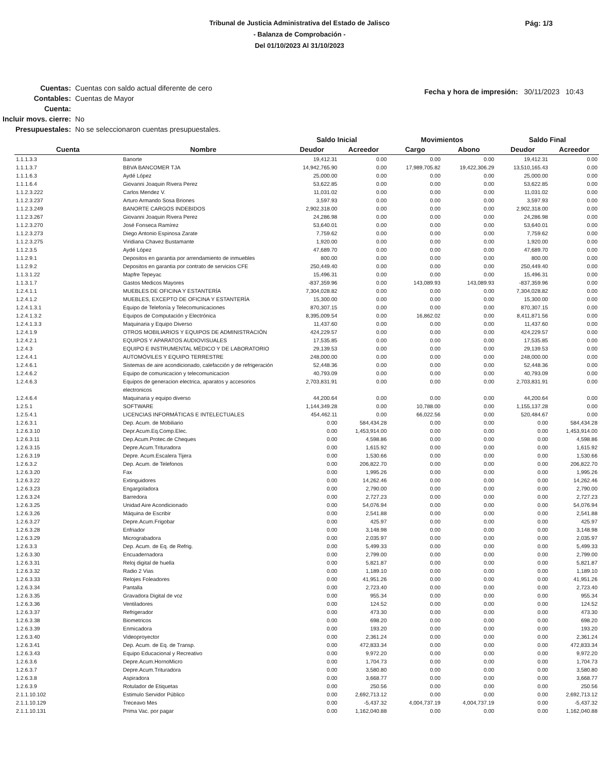Tribunal de Justicia Administrativa del Estado de Jalisco
- Balanza de Comprobación -
Del 01/10/2023 Al 31/10/2023
Pág: 1/3
| Cuentas: | Cuentas con saldo actual diferente de cero |
| Contables: | Cuentas de Mayor |
| Cuenta: | |
| Incluir movs. cierre: | No |
| Presupuestales: | No se seleccionaron cuentas presupuestales. |
Fecha y hora de impresión: 30/11/2023 10:43
| | | Saldo Inicial | | Movimientos | | Saldo Final | |
| --- | --- | --- | --- | --- | --- | --- | --- |
| Cuenta | Nombre | Deudor | Acreedor | Cargo | Abono | Deudor | Acreedor |
| 1.1.1.3.3 | Banorte | 19,412.31 | 0.00 | 0.00 | 0.00 | 19,412.31 | 0.00 |
| 1.1.1.3.7 | BBVA BANCOMER TJA | 14,942,765.90 | 0.00 | 17,989,705.82 | 19,422,306.29 | 13,510,165.43 | 0.00 |
| 1.1.1.6.3 | Aydé López | 25,000.00 | 0.00 | 0.00 | 0.00 | 25,000.00 | 0.00 |
| 1.1.1.6.4 | Giovanni Joaquin Rivera Perez | 53,622.85 | 0.00 | 0.00 | 0.00 | 53,622.85 | 0.00 |
| 1.1.2.3.222 | Carlos Mendez V. | 11,031.02 | 0.00 | 0.00 | 0.00 | 11,031.02 | 0.00 |
| 1.1.2.3.237 | Arturo Armando Sosa Briones | 3,597.93 | 0.00 | 0.00 | 0.00 | 3,597.93 | 0.00 |
| 1.1.2.3.249 | BANORTE CARGOS INDEBIDOS | 2,902,318.00 | 0.00 | 0.00 | 0.00 | 2,902,318.00 | 0.00 |
| 1.1.2.3.267 | Giovanni Joaquin Rivera Perez | 24,286.98 | 0.00 | 0.00 | 0.00 | 24,286.98 | 0.00 |
| 1.1.2.3.270 | José Fonseca Ramírez | 53,640.01 | 0.00 | 0.00 | 0.00 | 53,640.01 | 0.00 |
| 1.1.2.3.273 | Diego Antonio Espinosa Zarate | 7,759.62 | 0.00 | 0.00 | 0.00 | 7,759.62 | 0.00 |
| 1.1.2.3.275 | Viridiana Chavez Bustamante | 1,920.00 | 0.00 | 0.00 | 0.00 | 1,920.00 | 0.00 |
| 1.1.2.3.5 | Aydé López | 47,689.70 | 0.00 | 0.00 | 0.00 | 47,689.70 | 0.00 |
| 1.1.2.9.1 | Depositos en garantia por arrendamiento de inmuebles | 800.00 | 0.00 | 0.00 | 0.00 | 800.00 | 0.00 |
| 1.1.2.9.2 | Depositos en garantia por contrato de servicios CFE | 250,449.40 | 0.00 | 0.00 | 0.00 | 250,449.40 | 0.00 |
| 1.1.3.1.22 | Mapfre Tepeyac | 15,496.31 | 0.00 | 0.00 | 0.00 | 15,496.31 | 0.00 |
| 1.1.3.1.7 | Gastos Medicos Mayores | -837,359.96 | 0.00 | 143,089.93 | 143,089.93 | -837,359.96 | 0.00 |
| 1.2.4.1.1 | MUEBLES DE OFICINA Y ESTANTERÍA | 7,304,028.82 | 0.00 | 0.00 | 0.00 | 7,304,028.82 | 0.00 |
| 1.2.4.1.2 | MUEBLES, EXCEPTO DE OFICINA Y ESTANTERÍA | 15,300.00 | 0.00 | 0.00 | 0.00 | 15,300.00 | 0.00 |
| 1.2.4.1.3.1 | Equipo de Telefonía y Telecomunicaciones | 870,307.15 | 0.00 | 0.00 | 0.00 | 870,307.15 | 0.00 |
| 1.2.4.1.3.2 | Equipos de Computación y Electrónica | 8,395,009.54 | 0.00 | 16,862.02 | 0.00 | 8,411,871.56 | 0.00 |
| 1.2.4.1.3.3 | Maquinaria y Equipo Diverso | 11,437.60 | 0.00 | 0.00 | 0.00 | 11,437.60 | 0.00 |
| 1.2.4.1.9 | OTROS MOBILIARIOS Y EQUIPOS DE ADMINISTRACIÓN | 424,229.57 | 0.00 | 0.00 | 0.00 | 424,229.57 | 0.00 |
| 1.2.4.2.1 | EQUIPOS Y APARATOS AUDIOVISUALES | 17,535.85 | 0.00 | 0.00 | 0.00 | 17,535.85 | 0.00 |
| 1.2.4.3 | EQUIPO E INSTRUMENTAL MÉDICO Y DE LABORATORIO | 29,139.53 | 0.00 | 0.00 | 0.00 | 29,139.53 | 0.00 |
| 1.2.4.4.1 | AUTOMÓVILES Y EQUIPO TERRESTRE | 248,000.00 | 0.00 | 0.00 | 0.00 | 248,000.00 | 0.00 |
| 1.2.4.6.1 | Sistemas de aire acondicionado, calefacción y de refrigeración | 52,448.36 | 0.00 | 0.00 | 0.00 | 52,448.36 | 0.00 |
| 1.2.4.6.2 | Equipo de comunicacion y telecomunicacion | 40,793.09 | 0.00 | 0.00 | 0.00 | 40,793.09 | 0.00 |
| 1.2.4.6.3 | Equipos de generacion electrica, aparatos y accesorios electronicos | 2,703,831.91 | 0.00 | 0.00 | 0.00 | 2,703,831.91 | 0.00 |
| 1.2.4.6.4 | Maquinaria y equipo diverso | 44,200.64 | 0.00 | 0.00 | 0.00 | 44,200.64 | 0.00 |
| 1.2.5.1 | SOFTWARE | 1,144,349.28 | 0.00 | 10,788.00 | 0.00 | 1,155,137.28 | 0.00 |
| 1.2.5.4.1 | LICENCIAS INFORMÁTICAS E INTELECTUALES | 454,462.11 | 0.00 | 66,022.56 | 0.00 | 520,484.67 | 0.00 |
| 1.2.6.3.1 | Dep. Acum. de Mobiliario | 0.00 | 584,434.28 | 0.00 | 0.00 | 0.00 | 584,434.28 |
| 1.2.6.3.10 | Depr.Acum.Eq.Comp.Elec. | 0.00 | 1,453,914.00 | 0.00 | 0.00 | 0.00 | 1,453,914.00 |
| 1.2.6.3.11 | Dep.Acum.Protec.de Cheques | 0.00 | 4,598.86 | 0.00 | 0.00 | 0.00 | 4,598.86 |
| 1.2.6.3.15 | Depre.Acum.Trituradora | 0.00 | 1,615.92 | 0.00 | 0.00 | 0.00 | 1,615.92 |
| 1.2.6.3.19 | Depre. Acum.Escalera Tijera | 0.00 | 1,530.66 | 0.00 | 0.00 | 0.00 | 1,530.66 |
| 1.2.6.3.2 | Dep. Acum. de Telefonos | 0.00 | 206,822.70 | 0.00 | 0.00 | 0.00 | 206,822.70 |
| 1.2.6.3.20 | Fax | 0.00 | 1,995.26 | 0.00 | 0.00 | 0.00 | 1,995.26 |
| 1.2.6.3.22 | Extinguidores | 0.00 | 14,262.46 | 0.00 | 0.00 | 0.00 | 14,262.46 |
| 1.2.6.3.23 | Engargoladora | 0.00 | 2,790.00 | 0.00 | 0.00 | 0.00 | 2,790.00 |
| 1.2.6.3.24 | Barredora | 0.00 | 2,727.23 | 0.00 | 0.00 | 0.00 | 2,727.23 |
| 1.2.6.3.25 | Unidad Aire Acondicionado | 0.00 | 54,076.94 | 0.00 | 0.00 | 0.00 | 54,076.94 |
| 1.2.6.3.26 | Máquina de Escribir | 0.00 | 2,541.88 | 0.00 | 0.00 | 0.00 | 2,541.88 |
| 1.2.6.3.27 | Depre.Acum.Frigobar | 0.00 | 425.97 | 0.00 | 0.00 | 0.00 | 425.97 |
| 1.2.6.3.28 | Enfriador | 0.00 | 3,148.98 | 0.00 | 0.00 | 0.00 | 3,148.98 |
| 1.2.6.3.29 | Micrograbadora | 0.00 | 2,035.97 | 0.00 | 0.00 | 0.00 | 2,035.97 |
| 1.2.6.3.3 | Dep. Acum. de Eq. de Refrig. | 0.00 | 5,499.33 | 0.00 | 0.00 | 0.00 | 5,499.33 |
| 1.2.6.3.30 | Encuadernadora | 0.00 | 2,799.00 | 0.00 | 0.00 | 0.00 | 2,799.00 |
| 1.2.6.3.31 | Reloj digital de huella | 0.00 | 5,821.87 | 0.00 | 0.00 | 0.00 | 5,821.87 |
| 1.2.6.3.32 | Radio 2 Vias | 0.00 | 1,189.10 | 0.00 | 0.00 | 0.00 | 1,189.10 |
| 1.2.6.3.33 | Relojes Foleadores | 0.00 | 41,951.26 | 0.00 | 0.00 | 0.00 | 41,951.26 |
| 1.2.6.3.34 | Pantalla | 0.00 | 2,723.40 | 0.00 | 0.00 | 0.00 | 2,723.40 |
| 1.2.6.3.35 | Gravadora Digital de voz | 0.00 | 955.34 | 0.00 | 0.00 | 0.00 | 955.34 |
| 1.2.6.3.36 | Ventiladores | 0.00 | 124.52 | 0.00 | 0.00 | 0.00 | 124.52 |
| 1.2.6.3.37 | Refrigerador | 0.00 | 473.30 | 0.00 | 0.00 | 0.00 | 473.30 |
| 1.2.6.3.38 | Biometricos | 0.00 | 698.20 | 0.00 | 0.00 | 0.00 | 698.20 |
| 1.2.6.3.39 | Enmicadora | 0.00 | 193.20 | 0.00 | 0.00 | 0.00 | 193.20 |
| 1.2.6.3.40 | Videoproyector | 0.00 | 2,361.24 | 0.00 | 0.00 | 0.00 | 2,361.24 |
| 1.2.6.3.41 | Dep. Acum. de Eq. de Transp. | 0.00 | 472,833.34 | 0.00 | 0.00 | 0.00 | 472,833.34 |
| 1.2.6.3.43 | Equipo Educacional y Recreativo | 0.00 | 9,972.20 | 0.00 | 0.00 | 0.00 | 9,972.20 |
| 1.2.6.3.6 | Depre.Acum.HornoMicro | 0.00 | 1,704.73 | 0.00 | 0.00 | 0.00 | 1,704.73 |
| 1.2.6.3.7 | Depre.Acum.Trituradora | 0.00 | 3,580.80 | 0.00 | 0.00 | 0.00 | 3,580.80 |
| 1.2.6.3.8 | Aspiradora | 0.00 | 3,668.77 | 0.00 | 0.00 | 0.00 | 3,668.77 |
| 1.2.6.3.9 | Rotulador de Etiquetas | 0.00 | 250.56 | 0.00 | 0.00 | 0.00 | 250.56 |
| 2.1.1.10.102 | Estimulo Servidor Público | 0.00 | 2,692,713.12 | 0.00 | 0.00 | 0.00 | 2,692,713.12 |
| 2.1.1.10.129 | Treceavo Mes | 0.00 | -5,437.32 | 4,004,737.19 | 4,004,737.19 | 0.00 | -5,437.32 |
| 2.1.1.10.131 | Prima Vac. por pagar | 0.00 | 1,162,040.88 | 0.00 | 0.00 | 0.00 | 1,162,040.88 |